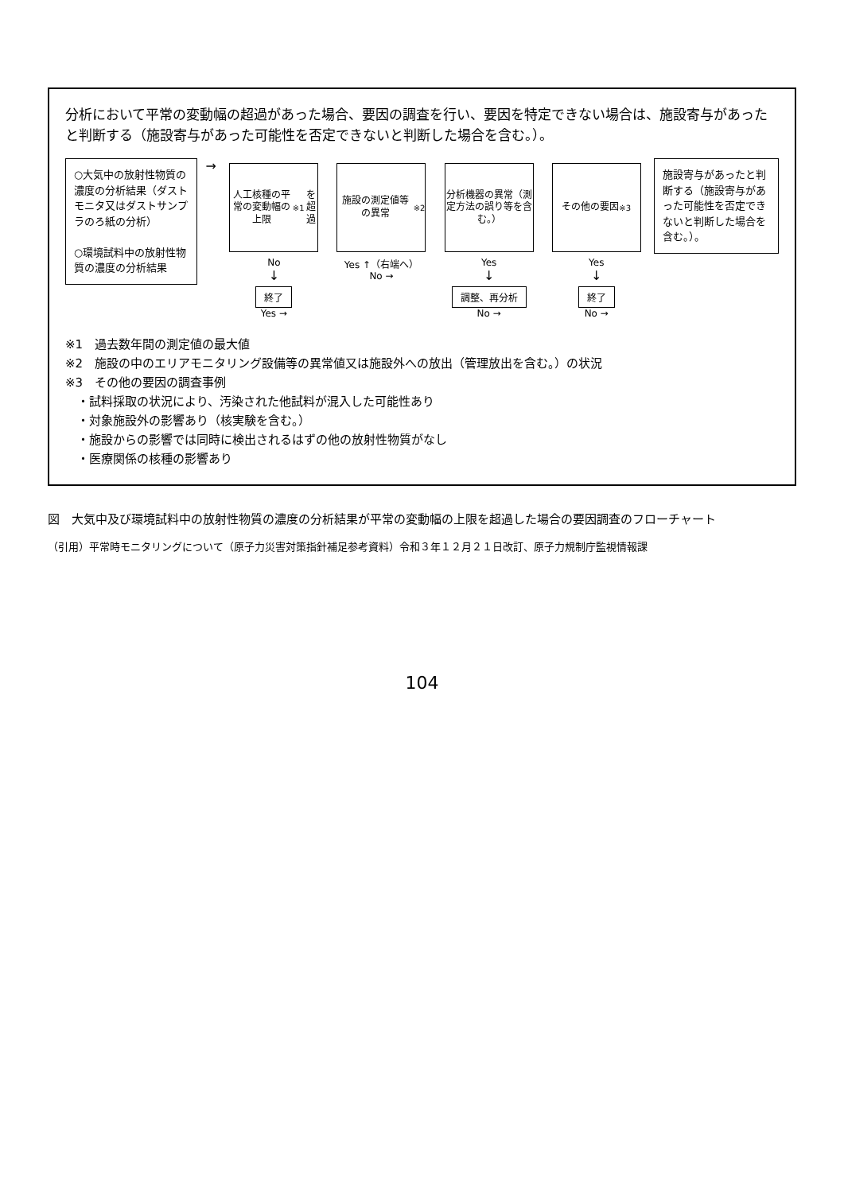分析において平常の変動幅の超過があった場合、要因の調査を行い、要因を特定できない場合は、施設寄与があったと判断する（施設寄与があった可能性を否定できないと判断した場合を含む。）。
○大気中の放射性物質の濃度の分析結果（ダストモニタ又はダストサンプラのろ紙の分析）
○環境試料中の放射性物質の濃度の分析結果
→
人工核種の平常の変動幅の上限<sup>※1</sup>を超過
No
↓
終了
Yes →
施設の測定値等の異常<sup>※2</sup>
Yes ↑（右端へ）
No →
分析機器の異常（測定方法の誤り等を含む。）
Yes
↓
調整、再分析
No →
その他の要因<sup>※3</sup>
Yes
↓
終了
No →
施設寄与があったと判断する（施設寄与があった可能性を否定できないと判断した場合を含む。）。
※1　過去数年間の測定値の最大値
※2　施設の中のエリアモニタリング設備等の異常値又は施設外への放出（管理放出を含む。）の状況
※3　その他の要因の調査事例
　・試料採取の状況により、汚染された他試料が混入した可能性あり
　・対象施設外の影響あり（核実験を含む。）
　・施設からの影響では同時に検出されるはずの他の放射性物質がなし
　・医療関係の核種の影響あり
図　大気中及び環境試料中の放射性物質の濃度の分析結果が平常の変動幅の上限を超過した場合の要因調査のフローチャート
（引用）平常時モニタリングについて（原子力災害対策指針補足参考資料）令和３年１２月２１日改訂、原子力規制庁監視情報課
104